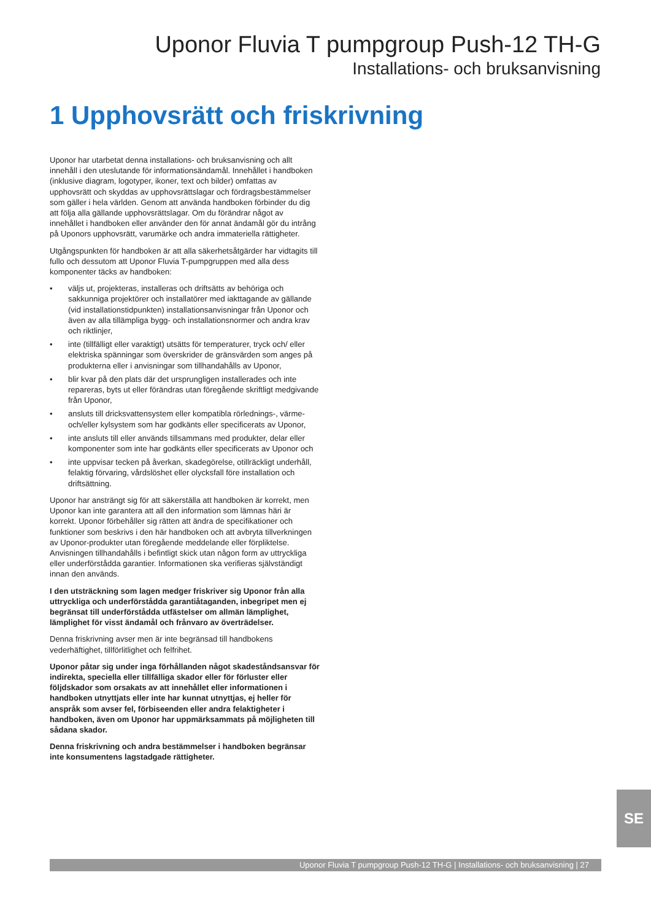Uponor Fluvia T pumpgroup Push-12 TH-G
Installations- och bruksanvisning
1 Upphovsrätt och friskrivning
Uponor har utarbetat denna installations- och bruksanvisning och allt innehåll i den uteslutande för informationsändamål. Innehållet i handboken (inklusive diagram, logotyper, ikoner, text och bilder) omfattas av upphovsrätt och skyddas av upphovsrättslagar och fördragsbestämmelser som gäller i hela världen. Genom att använda handboken förbinder du dig att följa alla gällande upphovsrättslagar. Om du förändrar något av innehållet i handboken eller använder den för annat ändamål gör du intrång på Uponors upphovsrätt, varumärke och andra immateriella rättigheter.
Utgångspunkten för handboken är att alla säkerhetsåtgärder har vidtagits till fullo och dessutom att Uponor Fluvia T-pumpgruppen med alla dess komponenter täcks av handboken:
• väljs ut, projekteras, installeras och driftsätts av behöriga och sakkunniga projektörer och installatörer med iakttagande av gällande (vid installationstidpunkten) installationsanvisningar från Uponor och även av alla tillämpliga bygg- och installationsnormer och andra krav och riktlinjer,
• inte (tillfälligt eller varaktigt) utsätts för temperaturer, tryck och/ eller elektriska spänningar som överskrider de gränsvärden som anges på produkterna eller i anvisningar som tillhandahålls av Uponor,
• blir kvar på den plats där det ursprungligen installerades och inte repareras, byts ut eller förändras utan föregående skriftligt medgivande från Uponor,
• ansluts till dricksvattensystem eller kompatibla rörlednings-, värme- och/eller kylsystem som har godkänts eller specificerats av Uponor,
• inte ansluts till eller används tillsammans med produkter, delar eller komponenter som inte har godkänts eller specificerats av Uponor och
• inte uppvisar tecken på åverkan, skadegörelse, otillräckligt underhåll, felaktig förvaring, vårdslöshet eller olycksfall före installation och driftsättning.
Uponor har ansträngt sig för att säkerställa att handboken är korrekt, men Uponor kan inte garantera att all den information som lämnas häri är korrekt. Uponor förbehåller sig rätten att ändra de specifikationer och funktioner som beskrivs i den här handboken och att avbryta tillverkningen av Uponor-produkter utan föregående meddelande eller förpliktelse. Anvisningen tillhandahålls i befintligt skick utan någon form av uttryckliga eller underförstådda garantier. Informationen ska verifieras självständigt innan den används.
I den utsträckning som lagen medger friskriver sig Uponor från alla uttryckliga och underförstådda garantiåtaganden, inbegripet men ej begränsat till underförstådda utfästelser om allmän lämplighet, lämplighet för visst ändamål och frånvaro av överträdelser.
Denna friskrivning avser men är inte begränsad till handbokens vederhäftighet, tillförlitlighet och felfrihet.
Uponor påtar sig under inga förhållanden något skadeståndsansvar för indirekta, speciella eller tillfälliga skador eller för förluster eller följdskador som orsakats av att innehållet eller informationen i handboken utnyttjats eller inte har kunnat utnyttjas, ej heller för anspråk som avser fel, förbiseenden eller andra felaktigheter i handboken, även om Uponor har uppmärksammats på möjligheten till sådana skador.
Denna friskrivning och andra bestämmelser i handboken begränsar inte konsumentens lagstadgade rättigheter.
SE
Uponor Fluvia T pumpgroup Push-12 TH-G | Installations- och bruksanvisning | 27